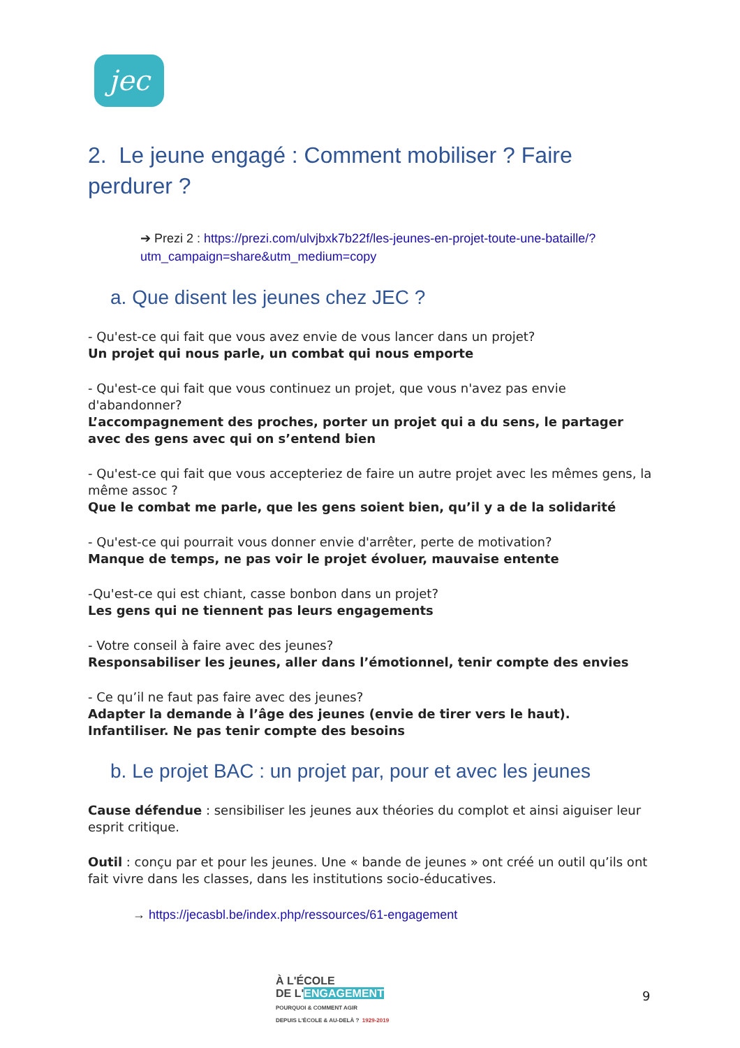jec
2. Le jeune engagé : Comment mobiliser ? Faire perdurer ?
➔ Prezi 2 : https://prezi.com/ulvjbxk7b22f/les-jeunes-en-projet-toute-une-bataille/?utm_campaign=share&utm_medium=copy
a. Que disent les jeunes chez JEC ?
- Qu'est-ce qui fait que vous avez envie de vous lancer dans un projet?
Un projet qui nous parle, un combat qui nous emporte
- Qu'est-ce qui fait que vous continuez un projet, que vous n'avez pas envie d'abandonner?
L’accompagnement des proches, porter un projet qui a du sens, le partager avec des gens avec qui on s’entend bien
- Qu'est-ce qui fait que vous accepteriez de faire un autre projet avec les mêmes gens, la même assoc ?
Que le combat me parle, que les gens soient bien, qu’il y a de la solidarité
- Qu'est-ce qui pourrait vous donner envie d'arrêter, perte de motivation?
Manque de temps, ne pas voir le projet évoluer, mauvaise entente
-Qu'est-ce qui est chiant, casse bonbon dans un projet?
Les gens qui ne tiennent pas leurs engagements
- Votre conseil à faire avec des jeunes?
Responsabiliser les jeunes, aller dans l’émotionnel, tenir compte des envies
- Ce qu’il ne faut pas faire avec des jeunes?
Adapter la demande à l’âge des jeunes (envie de tirer vers le haut). Infantiliser. Ne pas tenir compte des besoins
b. Le projet BAC : un projet par, pour et avec les jeunes
Cause défendue : sensibiliser les jeunes aux théories du complot et ainsi aiguiser leur esprit critique.
Outil : conçu par et pour les jeunes. Une « bande de jeunes » ont créé un outil qu’ils ont fait vivre dans les classes, dans les institutions socio-éducatives.
→ https://jecasbl.be/index.php/ressources/61-engagement
À L'ÉCOLE
DE L'ENGAGEMENT
POURQUOI & COMMENT AGIR
DEPUIS L'ÉCOLE & AU-DELÀ ? 1929-2019
9